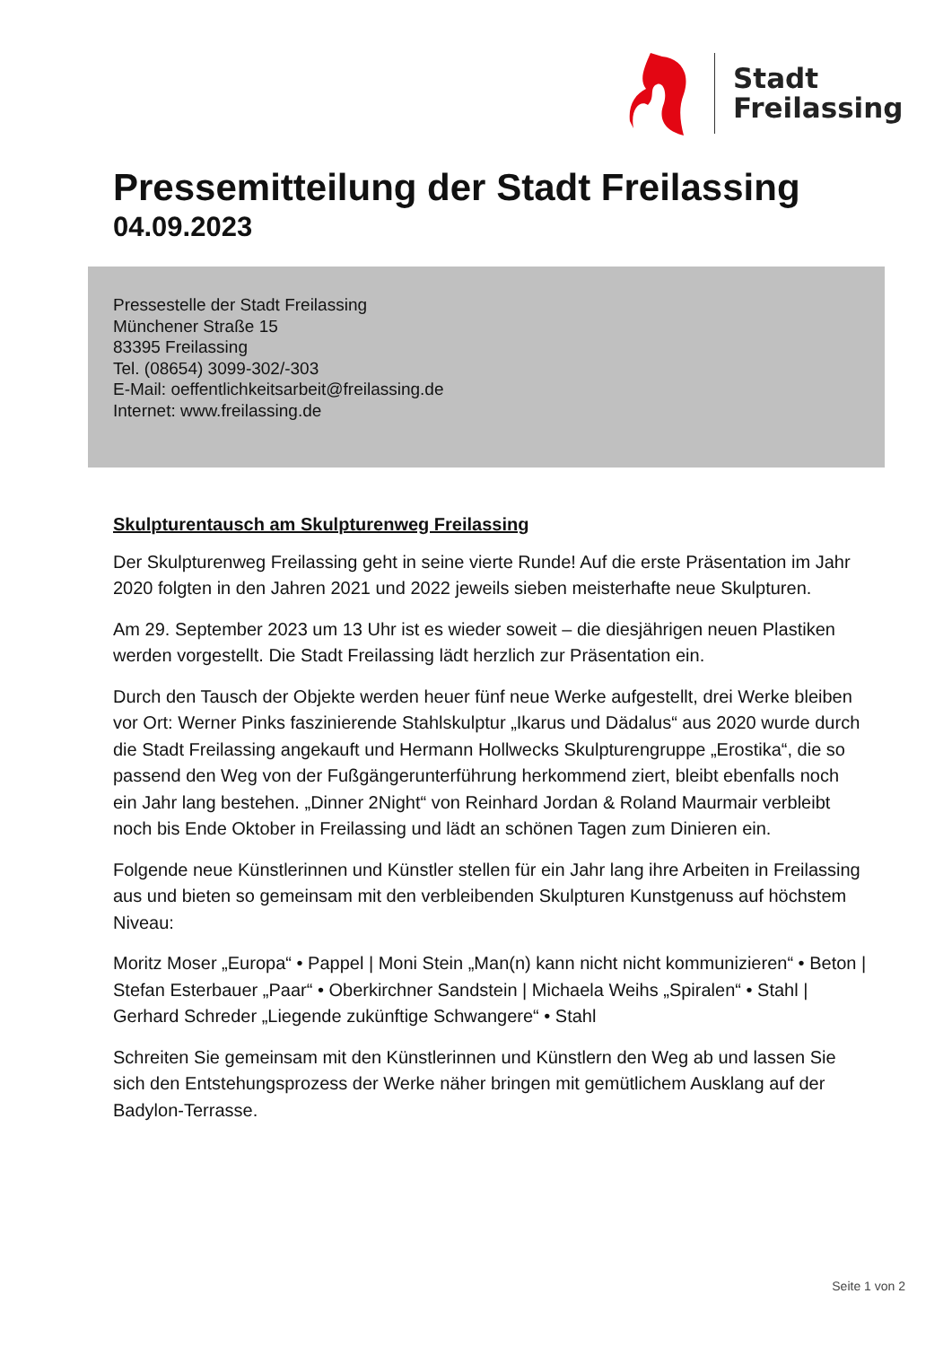Stadt
Freilassing
Pressemitteilung der Stadt Freilassing
04.09.2023
Pressestelle der Stadt Freilassing
Münchener Straße 15
83395 Freilassing
Tel. (08654) 3099-302/-303
E-Mail: oeffentlichkeitsarbeit@freilassing.de
Internet: www.freilassing.de
Skulpturentausch am Skulpturenweg Freilassing
Der Skulpturenweg Freilassing geht in seine vierte Runde! Auf die erste Präsentation im Jahr 2020 folgten in den Jahren 2021 und 2022 jeweils sieben meisterhafte neue Skulpturen.
Am 29. September 2023 um 13 Uhr ist es wieder soweit – die diesjährigen neuen Plastiken werden vorgestellt. Die Stadt Freilassing lädt herzlich zur Präsentation ein.
Durch den Tausch der Objekte werden heuer fünf neue Werke aufgestellt, drei Werke bleiben vor Ort: Werner Pinks faszinierende Stahlskulptur „Ikarus und Dädalus“ aus 2020 wurde durch die Stadt Freilassing angekauft und Hermann Hollwecks Skulpturengruppe „Erostika“, die so passend den Weg von der Fußgängerunterführung herkommend ziert, bleibt ebenfalls noch ein Jahr lang bestehen. „Dinner 2Night“ von Reinhard Jordan & Roland Maurmair verbleibt noch bis Ende Oktober in Freilassing und lädt an schönen Tagen zum Dinieren ein.
Folgende neue Künstlerinnen und Künstler stellen für ein Jahr lang ihre Arbeiten in Freilassing aus und bieten so gemeinsam mit den verbleibenden Skulpturen Kunstgenuss auf höchstem Niveau:
Moritz Moser „Europa“ • Pappel | Moni Stein „Man(n) kann nicht nicht kommunizieren“ • Beton | Stefan Esterbauer „Paar“ • Oberkirchner Sandstein | Michaela Weihs „Spiralen“ • Stahl | Gerhard Schreder „Liegende zukünftige Schwangere“ • Stahl
Schreiten Sie gemeinsam mit den Künstlerinnen und Künstlern den Weg ab und lassen Sie sich den Entstehungsprozess der Werke näher bringen mit gemütlichem Ausklang auf der Badylon-Terrasse.
Seite 1 von 2